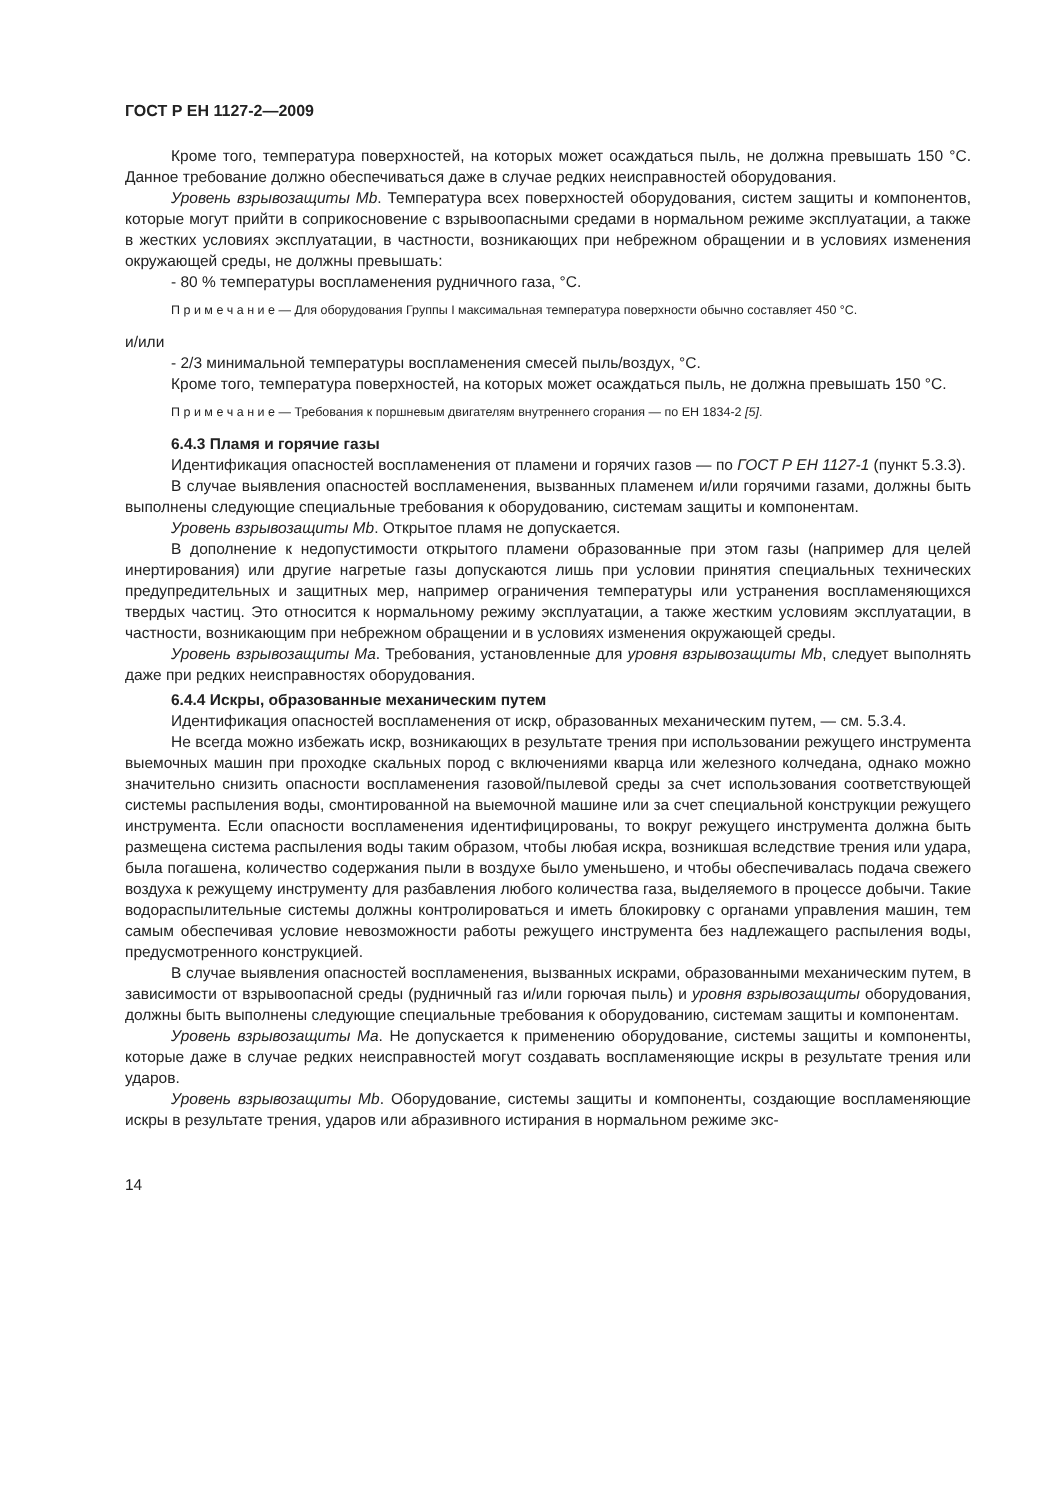ГОСТ Р ЕН 1127-2—2009
Кроме того, температура поверхностей, на которых может осаждаться пыль, не должна превышать 150 °С. Данное требование должно обеспечиваться даже в случае редких неисправностей оборудования.
Уровень взрывозащиты Mb. Температура всех поверхностей оборудования, систем защиты и компонентов, которые могут прийти в соприкосновение с взрывоопасными средами в нормальном режиме эксплуатации, а также в жестких условиях эксплуатации, в частности, возникающих при небрежном обращении и в условиях изменения окружающей среды, не должны превышать:
- 80 % температуры воспламенения рудничного газа, °С.
П р и м е ч а н и е — Для оборудования Группы I максимальная температура поверхности обычно составляет 450 °С.
и/или
- 2/3 минимальной температуры воспламенения смесей пыль/воздух, °С.
Кроме того, температура поверхностей, на которых может осаждаться пыль, не должна превышать 150 °С.
П р и м е ч а н и е — Требования к поршневым двигателям внутреннего сгорания — по ЕН 1834-2 [5].
6.4.3 Пламя и горячие газы
Идентификация опасностей воспламенения от пламени и горячих газов — по ГОСТ Р ЕН 1127-1 (пункт 5.3.3).
В случае выявления опасностей воспламенения, вызванных пламенем и/или горячими газами, должны быть выполнены следующие специальные требования к оборудованию, системам защиты и компонентам.
Уровень взрывозащиты Mb. Открытое пламя не допускается.
В дополнение к недопустимости открытого пламени образованные при этом газы (например для целей инертирования) или другие нагретые газы допускаются лишь при условии принятия специальных технических предупредительных и защитных мер, например ограничения температуры или устранения воспламеняющихся твердых частиц. Это относится к нормальному режиму эксплуатации, а также жестким условиям эксплуатации, в частности, возникающим при небрежном обращении и в условиях изменения окружающей среды.
Уровень взрывозащиты Ma. Требования, установленные для уровня взрывозащиты Mb, следует выполнять даже при редких неисправностях оборудования.
6.4.4 Искры, образованные механическим путем
Идентификация опасностей воспламенения от искр, образованных механическим путем, — см. 5.3.4.
Не всегда можно избежать искр, возникающих в результате трения при использовании режущего инструмента выемочных машин при проходке скальных пород с включениями кварца или железного колчедана, однако можно значительно снизить опасности воспламенения газовой/пылевой среды за счет использования соответствующей системы распыления воды, смонтированной на выемочной машине или за счет специальной конструкции режущего инструмента. Если опасности воспламенения идентифицированы, то вокруг режущего инструмента должна быть размещена система распыления воды таким образом, чтобы любая искра, возникшая вследствие трения или удара, была погашена, количество содержания пыли в воздухе было уменьшено, и чтобы обеспечивалась подача свежего воздуха к режущему инструменту для разбавления любого количества газа, выделяемого в процессе добычи. Такие водораспылительные системы должны контролироваться и иметь блокировку с органами управления машин, тем самым обеспечивая условие невозможности работы режущего инструмента без надлежащего распыления воды, предусмотренного конструкцией.
В случае выявления опасностей воспламенения, вызванных искрами, образованными механическим путем, в зависимости от взрывоопасной среды (рудничный газ и/или горючая пыль) и уровня взрывозащиты оборудования, должны быть выполнены следующие специальные требования к оборудованию, системам защиты и компонентам.
Уровень взрывозащиты Ma. Не допускается к применению оборудование, системы защиты и компоненты, которые даже в случае редких неисправностей могут создавать воспламеняющие искры в результате трения или ударов.
Уровень взрывозащиты Mb. Оборудование, системы защиты и компоненты, создающие воспламеняющие искры в результате трения, ударов или абразивного истирания в нормальном режиме экс-
14